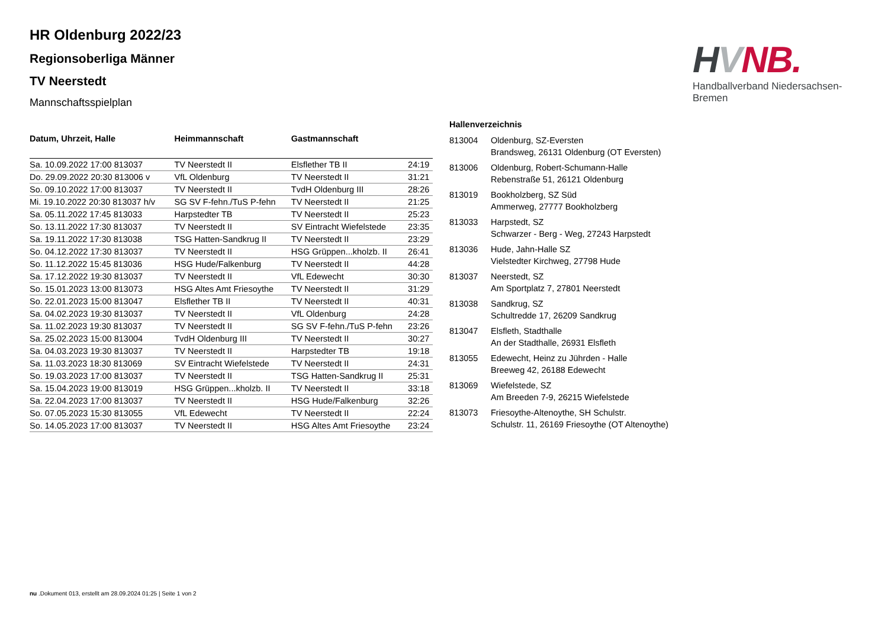HVNB.
Handballverband Niedersachsen-Bremen
HR Oldenburg 2022/23
Regionsoberliga Männer
TV Neerstedt
Mannschaftsspielplan
| Datum, Uhrzeit, Halle | Heimmannschaft | Gastmannschaft | |
| --- | --- | --- | --- |
| Sa. 10.09.2022 17:00 813037 | TV Neerstedt II | Elsflether TB II | 24:19 |
| Do. 29.09.2022 20:30 813006 v | VfL Oldenburg | TV Neerstedt II | 31:21 |
| So. 09.10.2022 17:00 813037 | TV Neerstedt II | TvdH Oldenburg III | 28:26 |
| Mi. 19.10.2022 20:30 813037 h/v | SG SV F-fehn./TuS P-fehn | TV Neerstedt II | 21:25 |
| Sa. 05.11.2022 17:45 813033 | Harpstedter TB | TV Neerstedt II | 25:23 |
| So. 13.11.2022 17:30 813037 | TV Neerstedt II | SV Eintracht Wiefelstede | 23:35 |
| Sa. 19.11.2022 17:30 813038 | TSG Hatten-Sandkrug II | TV Neerstedt II | 23:29 |
| So. 04.12.2022 17:30 813037 | TV Neerstedt II | HSG Grüppen...kholzb. II | 26:41 |
| So. 11.12.2022 15:45 813036 | HSG Hude/Falkenburg | TV Neerstedt II | 44:28 |
| Sa. 17.12.2022 19:30 813037 | TV Neerstedt II | VfL Edewecht | 30:30 |
| So. 15.01.2023 13:00 813073 | HSG Altes Amt Friesoythe | TV Neerstedt II | 31:29 |
| So. 22.01.2023 15:00 813047 | Elsflether TB II | TV Neerstedt II | 40:31 |
| Sa. 04.02.2023 19:30 813037 | TV Neerstedt II | VfL Oldenburg | 24:28 |
| Sa. 11.02.2023 19:30 813037 | TV Neerstedt II | SG SV F-fehn./TuS P-fehn | 23:26 |
| Sa. 25.02.2023 15:00 813004 | TvdH Oldenburg III | TV Neerstedt II | 30:27 |
| Sa. 04.03.2023 19:30 813037 | TV Neerstedt II | Harpstedter TB | 19:18 |
| Sa. 11.03.2023 18:30 813069 | SV Eintracht Wiefelstede | TV Neerstedt II | 24:31 |
| So. 19.03.2023 17:00 813037 | TV Neerstedt II | TSG Hatten-Sandkrug II | 25:31 |
| Sa. 15.04.2023 19:00 813019 | HSG Grüppen...kholzb. II | TV Neerstedt II | 33:18 |
| Sa. 22.04.2023 17:00 813037 | TV Neerstedt II | HSG Hude/Falkenburg | 32:26 |
| So. 07.05.2023 15:30 813055 | VfL Edewecht | TV Neerstedt II | 22:24 |
| So. 14.05.2023 17:00 813037 | TV Neerstedt II | HSG Altes Amt Friesoythe | 23:24 |
| Hallenverzeichnis | |
| --- | --- |
| 813004 | Oldenburg, SZ-Eversten Brandsweg, 26131 Oldenburg (OT Eversten) |
| 813006 | Oldenburg, Robert-Schumann-Halle Rebenstraße 51, 26121 Oldenburg |
| 813019 | Bookholzberg, SZ Süd Ammerweg, 27777 Bookholzberg |
| 813033 | Harpstedt, SZ Schwarzer - Berg - Weg, 27243 Harpstedt |
| 813036 | Hude, Jahn-Halle SZ Vielstedter Kirchweg, 27798 Hude |
| 813037 | Neerstedt, SZ Am Sportplatz 7, 27801 Neerstedt |
| 813038 | Sandkrug, SZ Schultredde 17, 26209 Sandkrug |
| 813047 | Elsfleth, Stadthalle An der Stadthalle, 26931 Elsfleth |
| 813055 | Edewecht, Heinz zu Jührden - Halle Breeweg 42, 26188 Edewecht |
| 813069 | Wiefelstede, SZ Am Breeden 7-9, 26215 Wiefelstede |
| 813073 | Friesoythe-Altenoythe, SH Schulstr. Schulstr. 11, 26169 Friesoythe (OT Altenoythe) |
nu .Dokument 013, erstellt am 28.09.2024 01:25 | Seite 1 von 2